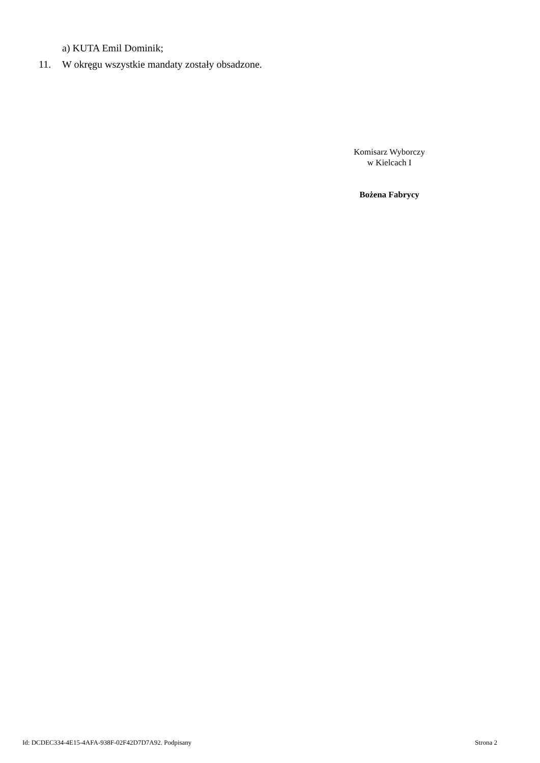a) KUTA Emil Dominik;
11. W okręgu wszystkie mandaty zostały obsadzone.
Komisarz Wyborczy
w Kielcach I
Bożena Fabrycy
Id: DCDEC334-4E15-4AFA-938F-02F42D7D7A92. Podpisany Strona 2